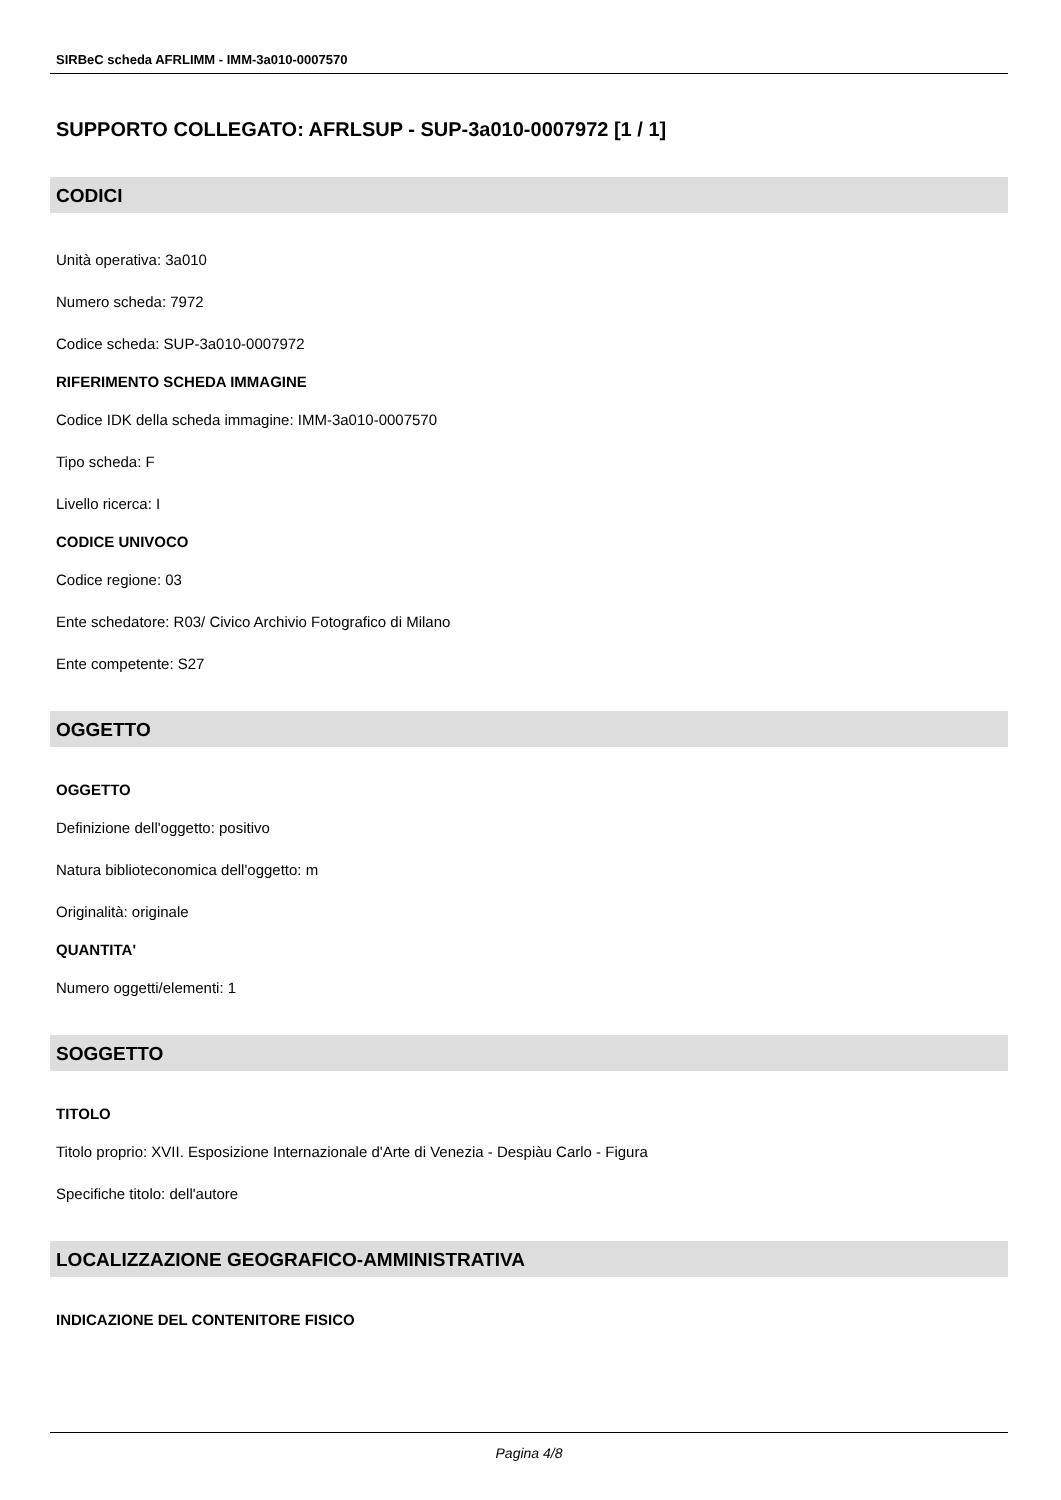SIRBeC scheda AFRLIMM - IMM-3a010-0007570
SUPPORTO COLLEGATO: AFRLSUP - SUP-3a010-0007972 [1 / 1]
CODICI
Unità operativa: 3a010
Numero scheda: 7972
Codice scheda: SUP-3a010-0007972
RIFERIMENTO SCHEDA IMMAGINE
Codice IDK della scheda immagine: IMM-3a010-0007570
Tipo scheda: F
Livello ricerca: I
CODICE UNIVOCO
Codice regione: 03
Ente schedatore: R03/ Civico Archivio Fotografico di Milano
Ente competente: S27
OGGETTO
OGGETTO
Definizione dell'oggetto: positivo
Natura biblioteconomica dell'oggetto: m
Originalità: originale
QUANTITA'
Numero oggetti/elementi: 1
SOGGETTO
TITOLO
Titolo proprio: XVII. Esposizione Internazionale d'Arte di Venezia - Despiàu Carlo - Figura
Specifiche titolo: dell'autore
LOCALIZZAZIONE GEOGRAFICO-AMMINISTRATIVA
INDICAZIONE DEL CONTENITORE FISICO
Pagina 4/8